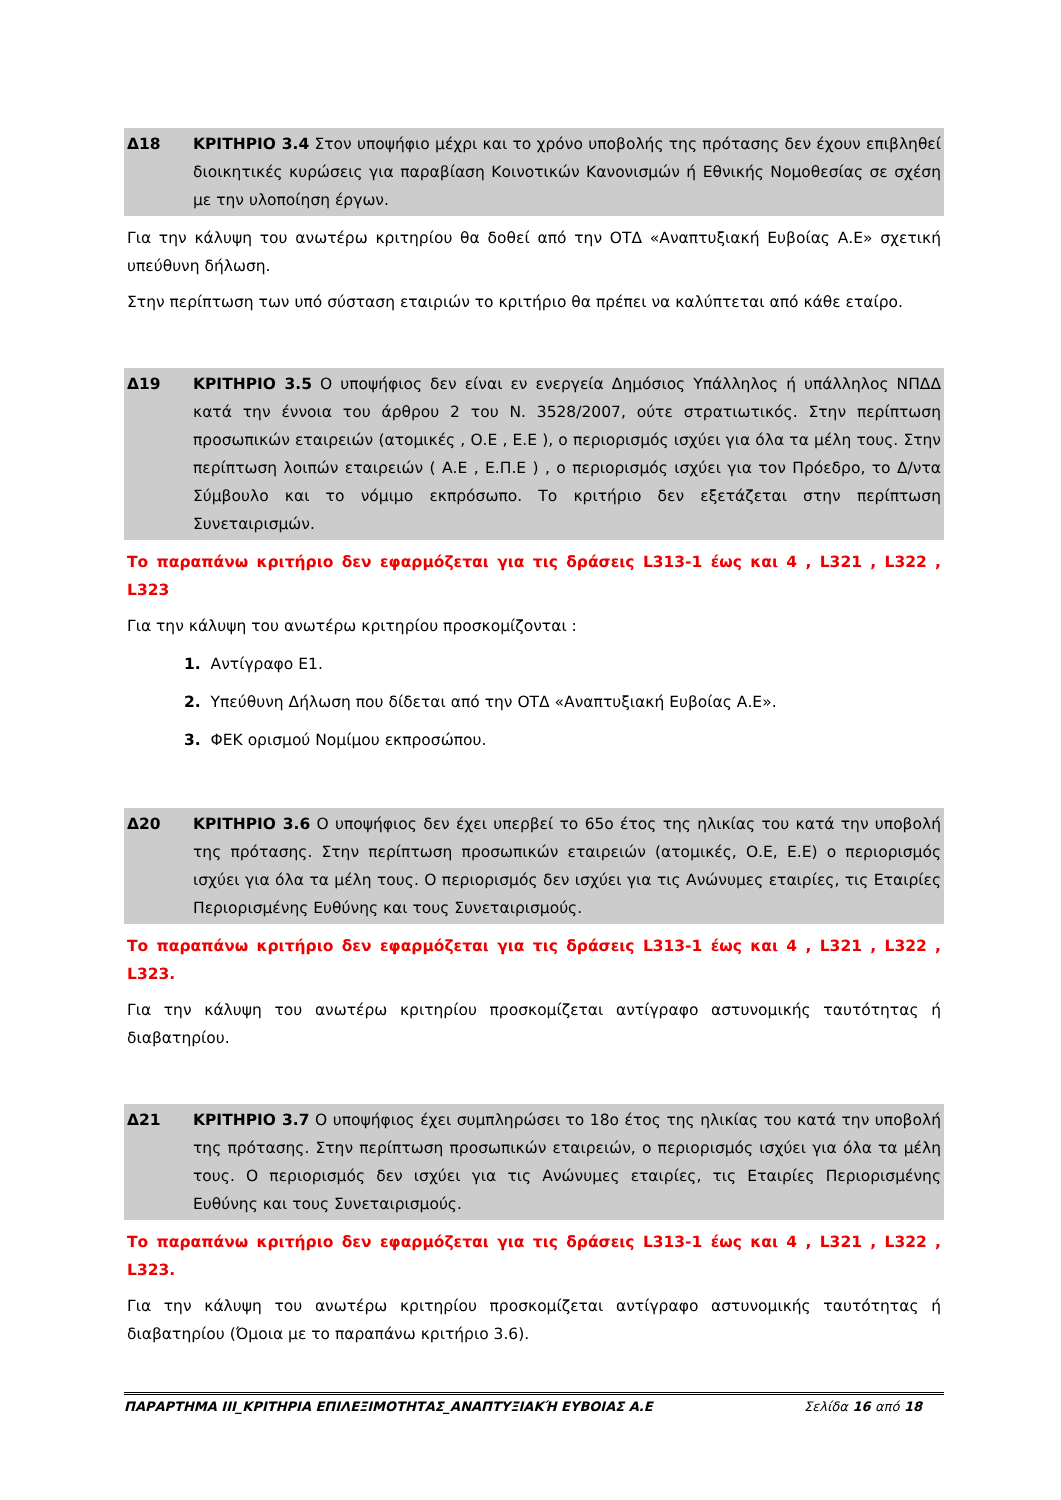| Δ18 | ΚΡΙΤΗΡΙΟ 3.4 Στον υποψήφιο μέχρι και το χρόνο υποβολής της πρότασης δεν έχουν επιβληθεί διοικητικές κυρώσεις για παραβίαση Κοινοτικών Κανονισμών ή Εθνικής Νομοθεσίας σε σχέση με την υλοποίηση έργων. |
Για την κάλυψη του ανωτέρω κριτηρίου θα δοθεί από την ΟΤΔ «Αναπτυξιακή Ευβοίας Α.Ε» σχετική υπεύθυνη δήλωση.
Στην περίπτωση των υπό σύσταση εταιριών το κριτήριο θα πρέπει να καλύπτεται από κάθε εταίρο.
| Δ19 | ΚΡΙΤΗΡΙΟ 3.5 Ο υποψήφιος δεν είναι εν ενεργεία Δημόσιος Υπάλληλος ή υπάλληλος ΝΠΔΔ κατά την έννοια του άρθρου 2 του Ν. 3528/2007, ούτε στρατιωτικός. Στην περίπτωση προσωπικών εταιρειών (ατομικές , Ο.Ε , Ε.Ε ), ο περιορισμός ισχύει για όλα τα μέλη τους. Στην περίπτωση λοιπών εταιρειών ( Α.Ε , Ε.Π.Ε ) , ο περιορισμός ισχύει για τον Πρόεδρο, το Δ/ντα Σύμβουλο και το νόμιμο εκπρόσωπο. Το κριτήριο δεν εξετάζεται στην περίπτωση Συνεταιρισμών. |
Το παραπάνω κριτήριο δεν εφαρμόζεται για τις δράσεις L313-1 έως και 4 , L321 , L322 , L323
Για την κάλυψη του ανωτέρω κριτηρίου προσκομίζονται :
1. Αντίγραφο Ε1.
2. Υπεύθυνη Δήλωση που δίδεται από την ΟΤΔ «Αναπτυξιακή Ευβοίας Α.Ε».
3. ΦΕΚ ορισμού Νομίμου εκπροσώπου.
| Δ20 | ΚΡΙΤΗΡΙΟ 3.6 Ο υποψήφιος δεν έχει υπερβεί το 65ο έτος της ηλικίας του κατά την υποβολή της πρότασης. Στην περίπτωση προσωπικών εταιρειών (ατομικές, Ο.Ε, Ε.Ε) ο περιορισμός ισχύει για όλα τα μέλη τους. Ο περιορισμός δεν ισχύει για τις Ανώνυμες εταιρίες, τις Εταιρίες Περιορισμένης Ευθύνης και τους Συνεταιρισμούς. |
Το παραπάνω κριτήριο δεν εφαρμόζεται για τις δράσεις L313-1 έως και 4 , L321 , L322 , L323.
Για την κάλυψη του ανωτέρω κριτηρίου προσκομίζεται αντίγραφο αστυνομικής ταυτότητας ή διαβατηρίου.
| Δ21 | ΚΡΙΤΗΡΙΟ 3.7 Ο υποψήφιος έχει συμπληρώσει το 18ο έτος της ηλικίας του κατά την υποβολή της πρότασης. Στην περίπτωση προσωπικών εταιρειών, ο περιορισμός ισχύει για όλα τα μέλη τους. Ο περιορισμός δεν ισχύει για τις Ανώνυμες εταιρίες, τις Εταιρίες Περιορισμένης Ευθύνης και τους Συνεταιρισμούς. |
Το παραπάνω κριτήριο δεν εφαρμόζεται για τις δράσεις L313-1 έως και 4 , L321 , L322 , L323.
Για την κάλυψη του ανωτέρω κριτηρίου προσκομίζεται αντίγραφο αστυνομικής ταυτότητας ή διαβατηρίου (Όμοια με το παραπάνω κριτήριο 3.6).
ΠΑΡΑΡΤΗΜΑ ΙΙΙ_ΚΡΙΤΗΡΙΑ ΕΠΙΛΕΞΙΜΟΤΗΤΑΣ_ΑΝΑΠΤΥΞΙΑΚΉ ΕΥΒΟΙΑΣ Α.Ε Σελίδα 16 από 18